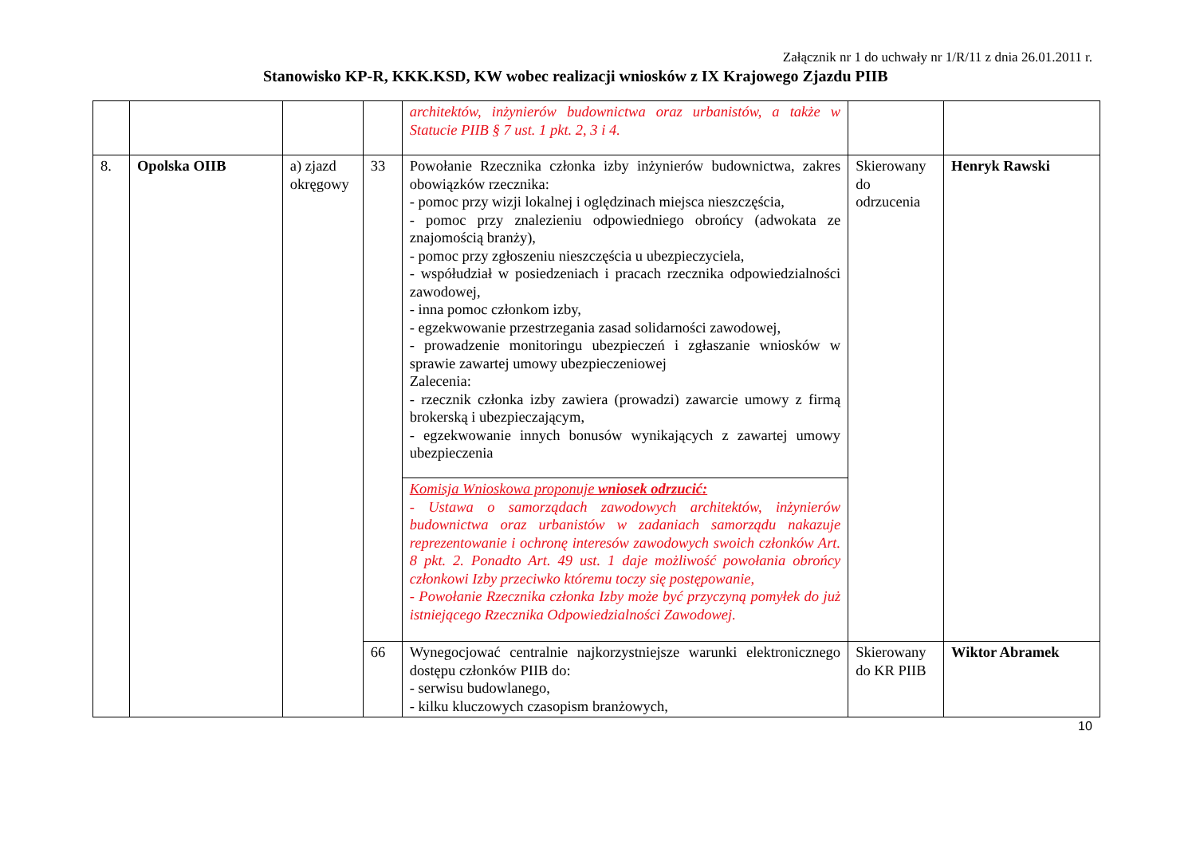Załącznik nr 1 do uchwały nr 1/R/11 z dnia 26.01.2011 r.
Stanowisko KP-R, KKK.KSD, KW wobec realizacji wniosków z IX Krajowego Zjazdu PIIB
| | | | | architektów, inżynierów budownictwa oraz urbanistów, a także w Statucie PIIB § 7 ust. 1 pkt. 2, 3 i 4. | | |
| 8. | Opolska OIIB | a) zjazd okręgowy | 33 | Powołanie Rzecznika członka izby inżynierów budownictwa, zakres obowiązków rzecznika: - pomoc przy wizji lokalnej i oględzinach miejsca nieszczęścia, - pomoc przy znalezieniu odpowiedniego obrońcy (adwokata ze znajomością branży), - pomoc przy zgłoszeniu nieszczęścia u ubezpieczyciela, - współudział w posiedzeniach i pracach rzecznika odpowiedzialności zawodowej, - inna pomoc członkom izby, - egzekwowanie przestrzegania zasad solidarności zawodowej, - prowadzenie monitoringu ubezpieczeń i zgłaszanie wniosków w sprawie zawartej umowy ubezpieczeniowej Zalecenia: - rzecznik członka izby zawiera (prowadzi) zawarcie umowy z firmą brokerską i ubezpieczającym, - egzekwowanie innych bonusów wynikających z zawartej umowy ubezpieczenia | Skierowany do odrzucenia | Henryk Rawski |
| | | | | Komisja Wnioskowa proponuje wniosek odrzucić: - Ustawa o samorządach zawodowych architektów, inżynierów budownictwa oraz urbanistów w zadaniach samorządu nakazuje reprezentowanie i ochronę interesów zawodowych swoich członków Art. 8 pkt. 2. Ponadto Art. 49 ust. 1 daje możliwość powołania obrońcy członkowi Izby przeciwko któremu toczy się postępowanie, - Powołanie Rzecznika członka Izby może być przyczyną pomyłek do już istniejącego Rzecznika Odpowiedzialności Zawodowej. | | |
| | | | 66 | Wynegocjować centralnie najkorzystniejsze warunki elektronicznego dostępu członków PIIB do: - serwisu budowlanego, - kilku kluczowych czasopism branżowych, | Skierowany do KR PIIB | Wiktor Abramek |
10